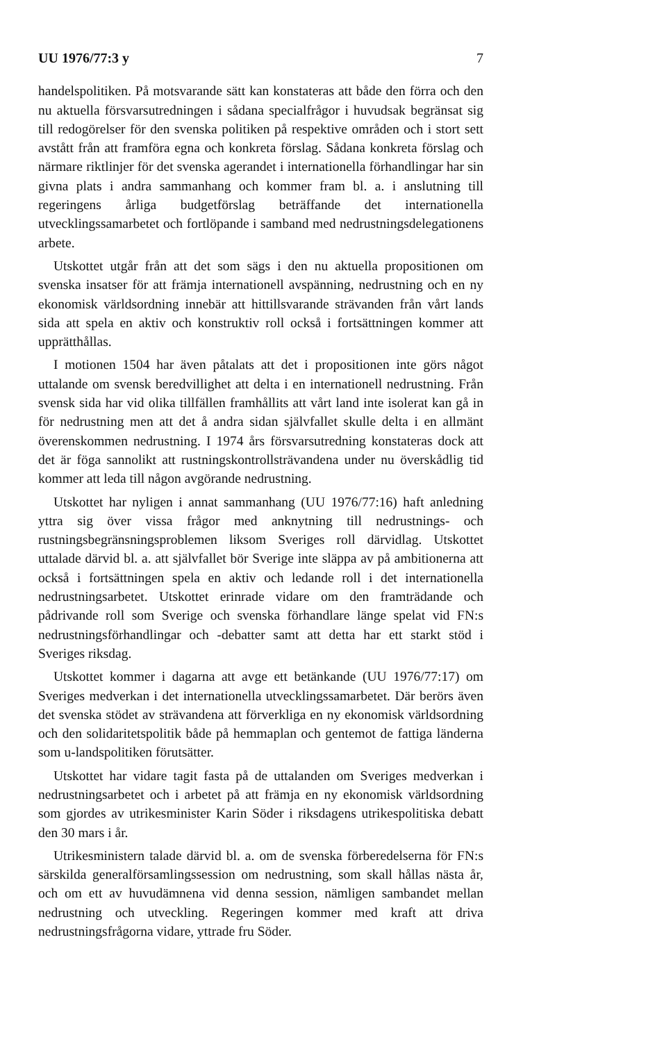UU 1976/77:3 y 7
handelspolitiken. På motsvarande sätt kan konstateras att både den förra och den nu aktuella försvarsutredningen i sådana specialfrågor i huvudsak begränsat sig till redogörelser för den svenska politiken på respektive områden och i stort sett avstått från att framföra egna och konkreta förslag. Sådana konkreta förslag och närmare riktlinjer för det svenska agerandet i internationella förhandlingar har sin givna plats i andra sammanhang och kommer fram bl. a. i anslutning till regeringens årliga budgetförslag beträffande det internationella utvecklingssamarbetet och fortlöpande i samband med nedrustningsdelegationens arbete.
Utskottet utgår från att det som sägs i den nu aktuella propositionen om svenska insatser för att främja internationell avspänning, nedrustning och en ny ekonomisk världsordning innebär att hittillsvarande strävanden från vårt lands sida att spela en aktiv och konstruktiv roll också i fortsättningen kommer att upprätthållas.
I motionen 1504 har även påtalats att det i propositionen inte görs något uttalande om svensk beredvillighet att delta i en internationell nedrustning. Från svensk sida har vid olika tillfällen framhållits att vårt land inte isolerat kan gå in för nedrustning men att det å andra sidan självfallet skulle delta i en allmänt överenskommen nedrustning. I 1974 års försvarsutredning konstateras dock att det är föga sannolikt att rustningskontrollsträvandena under nu överskådlig tid kommer att leda till någon avgörande nedrustning.
Utskottet har nyligen i annat sammanhang (UU 1976/77:16) haft anledning yttra sig över vissa frågor med anknytning till nedrustnings- och rustningsbegränsningsproblemen liksom Sveriges roll därvidlag. Utskottet uttalade därvid bl. a. att självfallet bör Sverige inte släppa av på ambitionerna att också i fortsättningen spela en aktiv och ledande roll i det internationella nedrustningsarbetet. Utskottet erinrade vidare om den framträdande och pådrivande roll som Sverige och svenska förhandlare länge spelat vid FN:s nedrustningsförhandlingar och -debatter samt att detta har ett starkt stöd i Sveriges riksdag.
Utskottet kommer i dagarna att avge ett betänkande (UU 1976/77:17) om Sveriges medverkan i det internationella utvecklingssamarbetet. Där berörs även det svenska stödet av strävandena att förverkliga en ny ekonomisk världsordning och den solidaritetspolitik både på hemmaplan och gentemot de fattiga länderna som u-landspolitiken förutsätter.
Utskottet har vidare tagit fasta på de uttalanden om Sveriges medverkan i nedrustningsarbetet och i arbetet på att främja en ny ekonomisk världsordning som gjordes av utrikesminister Karin Söder i riksdagens utrikespolitiska debatt den 30 mars i år.
Utrikesministern talade därvid bl. a. om de svenska förberedelserna för FN:s särskilda generalförsamlingssession om nedrustning, som skall hållas nästa år, och om ett av huvudämnena vid denna session, nämligen sambandet mellan nedrustning och utveckling. Regeringen kommer med kraft att driva nedrustningsfrågorna vidare, yttrade fru Söder.